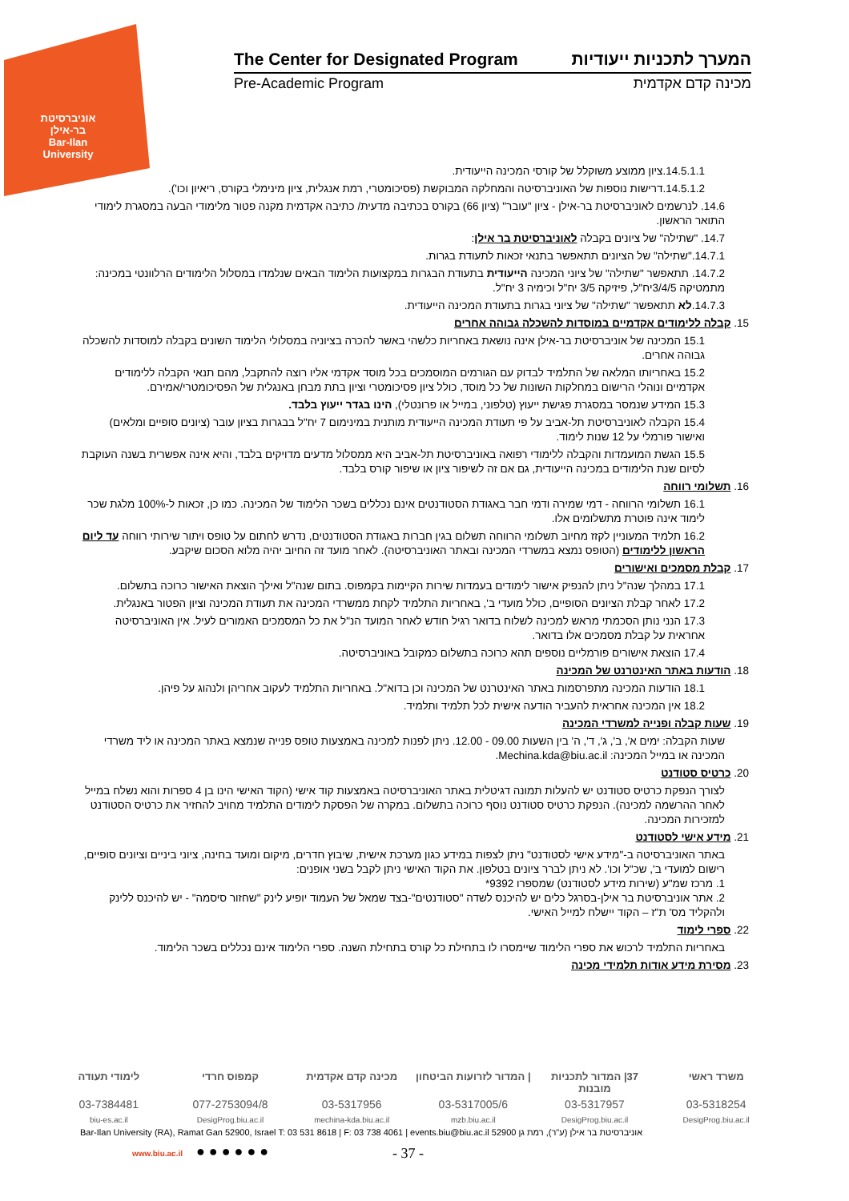אוניברסיטת בר-אילן
Bar-Ilan University
The Center for Designated Program המערך לתכניות ייעודיות
Pre-Academic Program מכינה קדם אקדמית
14.5.1.1.ציון ממוצע משוקלל של קורסי המכינה הייעודית.
14.5.1.2.דרישות נוספות של האוניברסיטה והמחלקה המבוקשת (פסיכומטרי, רמת אנגלית, ציון מינימלי בקורס, ריאיון וכו').
14.6. לנרשמים לאוניברסיטת בר-אילן - ציון "עובר" (ציון 66) בקורס בכתיבה מדעית/ כתיבה אקדמית מקנה פטור מלימודי הבעה במסגרת לימודי התואר הראשון.
14.7. "שתילה" של ציונים בקבלה לאוניברסיטת בר אילן:
14.7.1."שתילה" של הציונים תתאפשר בתנאי זכאות לתעודת בגרות.
14.7.2. תתאפשר "שתילה" של ציוני המכינה הייעודית בתעודת הבגרות במקצועות הלימוד הבאים שנלמדו במסלול הלימודים הרלוונטי במכינה: מתמטיקה 3/4/5יח"ל, פיזיקה 3/5 יח"ל וכימיה 3 יח"ל.
14.7.3.לא תתאפשר "שתילה" של ציוני בגרות בתעודת המכינה הייעודית.
15. קבלה ללימודים אקדמיים במוסדות להשכלה גבוהה אחרים
15.1 המכינה של אוניברסיטת בר-אילן אינה נושאת באחריות כלשהי באשר להכרה בציוניה במסלולי הלימוד השונים בקבלה למוסדות להשכלה גבוהה אחרים.
15.2 באחריותו המלאה של התלמיד לבדוק עם הגורמים המוסמכים בכל מוסד אקדמי אליו רוצה להתקבל, מהם תנאי הקבלה ללימודים אקדמיים ונוהלי הרישום במחלקות השונות של כל מוסד, כולל ציון פסיכומטרי וציון בתת מבחן באנגלית של הפסיכומטרי/אמירם.
15.3 המידע שנמסר במסגרת פגישת ייעוץ (טלפוני, במייל או פרונטלי), הינו בגדר ייעוץ בלבד.
15.4 הקבלה לאוניברסיטת תל-אביב על פי תעודת המכינה הייעודית מותנית במינימום 7 יח"ל בבגרות בציון עובר (ציונים סופיים ומלאים) ואישור פורמלי על 12 שנות לימוד.
15.5 הגשת המועמדות והקבלה ללימודי רפואה באוניברסיטת תל-אביב היא ממסלול מדעים מדויקים בלבד, והיא אינה אפשרית בשנה העוקבת לסיום שנת הלימודים במכינה הייעודית, גם אם זה לשיפור ציון או שיפור קורס בלבד.
16. תשלומי רווחה
16.1 תשלומי הרווחה - דמי שמירה ודמי חבר באגודת הסטודנטים אינם נכללים בשכר הלימוד של המכינה. כמו כן, זכאות ל-100% מלגת שכר לימוד אינה פוטרת מתשלומים אלו.
16.2 תלמיד המעוניין לקזז מחיוב תשלומי הרווחה תשלום בגין חברות באגודת הסטודנטים, נדרש לחתום על טופס ויתור שירותי רווחה עד ליום הראשון ללימודים (הטופס נמצא במשרדי המכינה ובאתר האוניברסיטה). לאחר מועד זה החיוב יהיה מלוא הסכום שיקבע.
17. קבלת מסמכים ואישורים
17.1 במהלך שנה"ל ניתן להנפיק אישור לימודים בעמדות שירות הקיימות בקמפוס. בתום שנה"ל ואילך הוצאת האישור כרוכה בתשלום.
17.2 לאחר קבלת הציונים הסופיים, כולל מועדי ב', באחריות התלמיד לקחת ממשרדי המכינה את תעודת המכינה וציון הפטור באנגלית.
17.3 הנני נותן הסכמתי מראש למכינה לשלוח בדואר רגיל חודש לאחר המועד הנ"ל את כל המסמכים האמורים לעיל. אין האוניברסיטה אחראית על קבלת מסמכים אלו בדואר.
17.4 הוצאת אישורים פורמליים נוספים תהא כרוכה בתשלום כמקובל באוניברסיטה.
18. הודעות באתר האינטרנט של המכינה
18.1 הודעות המכינה מתפרסמות באתר האינטרנט של המכינה וכן בדוא"ל. באחריות התלמיד לעקוב אחריהן ולנהוג על פיהן.
18.2 אין המכינה אחראית להעביר הודעה אישית לכל תלמיד ותלמיד.
19. שעות קבלה ופנייה למשרדי המכינה
שעות הקבלה: ימים א', ב', ג', ד', ה' בין השעות 09.00 - 12.00. ניתן לפנות למכינה באמצעות טופס פנייה שנמצא באתר המכינה או ליד משרדי המכינה או במייל המכינה: Mechina.kda@biu.ac.il.
20. כרטיס סטודנט
לצורך הנפקת כרטיס סטודנט יש להעלות תמונה דגיטלית באתר האוניברסיטה באמצעות קוד אישי (הקוד האישי הינו בן 4 ספרות והוא נשלח במייל לאחר ההרשמה למכינה). הנפקת כרטיס סטודנט נוסף כרוכה בתשלום. במקרה של הפסקת לימודים התלמיד מחויב להחזיר את כרטיס הסטודנט למזכירות המכינה.
21. מידע אישי לסטודנט
באתר האוניברסיטה ב-"מידע אישי לסטודנט" ניתן לצפות במידע כגון מערכת אישית, שיבוץ חדרים, מיקום ומועד בחינה, ציוני ביניים וציונים סופיים, רישום למועדי ב', שכ"ל וכו'. לא ניתן לברר ציונים בטלפון. את הקוד האישי ניתן לקבל בשני אופנים:
1. מרכז שמ"ע (שירות מידע לסטודנט) שמספרו 9392*
2. אתר אוניברסיטת בר אילן-בסרגל כלים יש להיכנס לשדה "סטודנטים"-בצד שמאל של העמוד יופיע לינק "שחזור סיסמה" - יש להיכנס ללינק ולהקליד מס' ת"ז – הקוד יישלח למייל האישי.
22. ספרי לימוד
באחריות התלמיד לרכוש את ספרי הלימוד שיימסרו לו בתחילת כל קורס בתחילת השנה. ספרי הלימוד אינם נכללים בשכר הלימוד.
23. מסירת מידע אודות תלמידי מכינה
משרד ראשי 37| המדור לתכניות מובנות | המדור לזרועות הביטחון מכינה קדם אקדמית קמפוס חרדי לימודי תעודה
03-5318254 03-5317957 03-5317005/6 03-5317956 077-2753094/8 03-7384481
DesigProg.biu.ac.il DesigProg.biu.ac.il mzb.biu.ac.il mechina-kda.biu.ac.il DesigProg.biu.ac.il biu-es.ac.il
Bar-Ilan University (RA), Ramat Gan 52900, Israel T: 03 531 8618 | F: 03 738 4061 | events.biu@biu.ac.il אוניברסיטת בר אילן (ע"ר), רמת גן 52900
www.biu.ac.il ● ● ● ● ● ● - 37 -